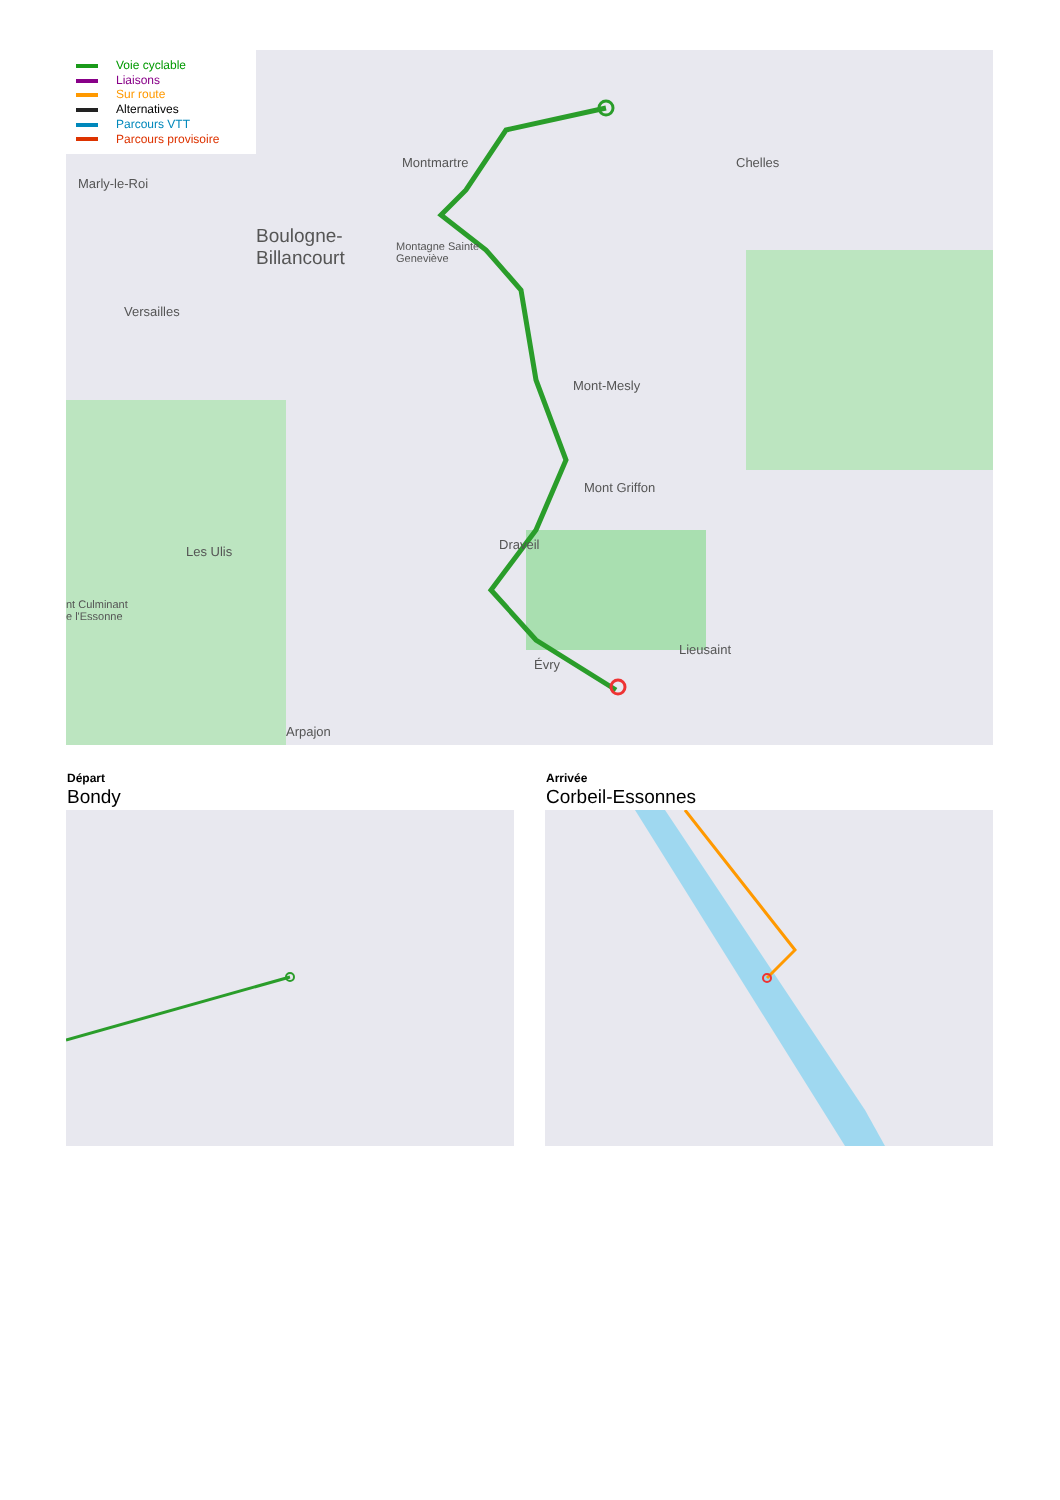Voie cyclable
Liaisons
Sur route
Alternatives
Parcours VTT
Parcours provisoire
Marly-le-Roi
Boulogne-
Billancourt
Montmartre
Montagne Sainte
Geneviève
Versailles
Chelles
Mont-Mesly
Mont Griffon
Les Ulis
nt Culminant
e l'Essonne
Draveil
Évry
Lieusaint
Arpajon
Départ
Bondy
Arrivée
Corbeil-Essonnes